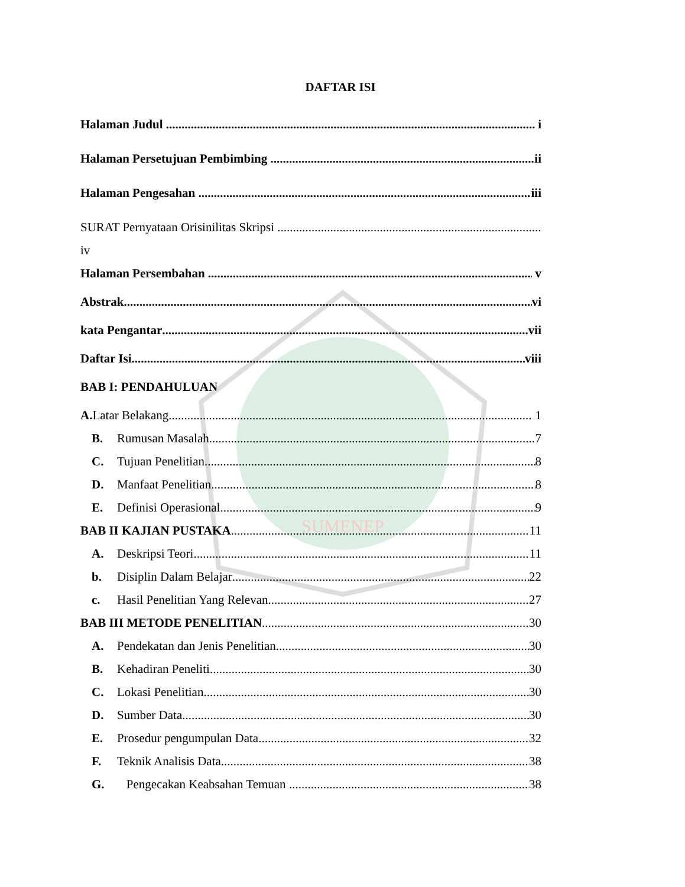SUMENEP
DAFTAR ISI
Halaman Judul i
Halaman Persetujuan Pembimbing ii
Halaman Pengesahan iii
SURAT Pernyataan Orisinilitas Skripsi
iv
Halaman Persembahan v
Abstrak vi
kata Pengantar vii
Daftar Isi viii
BAB I: PENDAHULUAN
A. Latar Belakang 1
B. Rumusan Masalah 7
C. Tujuan Penelitian 8
D. Manfaat Penelitian 8
E. Definisi Operasional 9
BAB II KAJIAN PUSTAKA 11
A. Deskripsi Teori 11
b. Disiplin Dalam Belajar 22
c. Hasil Penelitian Yang Relevan 27
BAB III METODE PENELITIAN 30
A. Pendekatan dan Jenis Penelitian 30
B. Kehadiran Peneliti 30
C. Lokasi Penelitian 30
D. Sumber Data 30
E. Prosedur pengumpulan Data 32
F. Teknik Analisis Data 38
G. Pengecakan Keabsahan Temuan 38